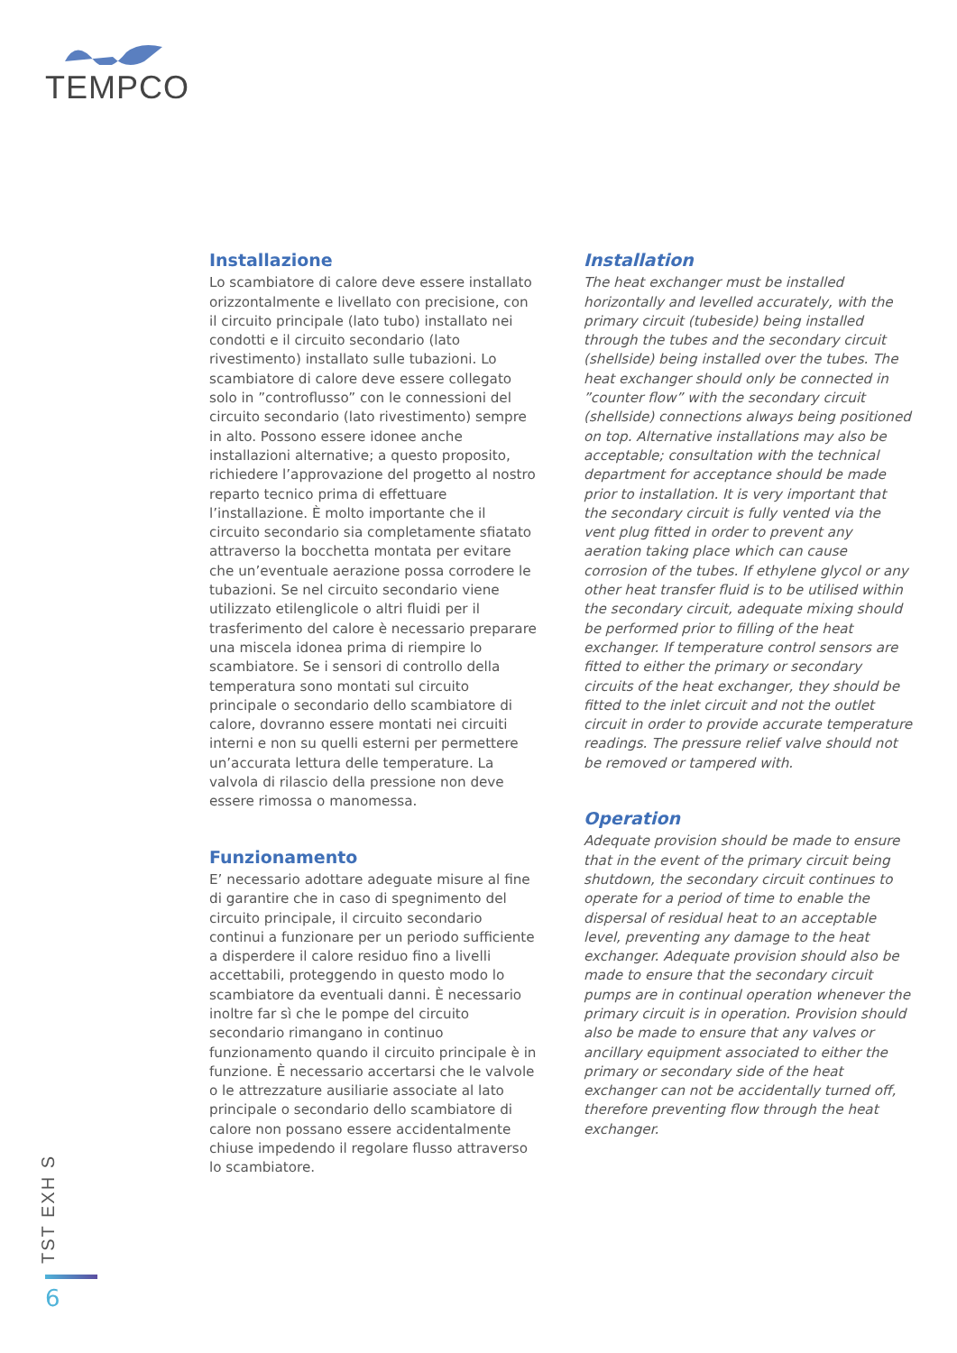TEMPCO
Installazione
Lo scambiatore di calore deve essere installato orizzontalmente e livellato con precisione, con il circuito principale (lato tubo) installato nei condotti e il circuito secondario (lato rivestimento) installato sulle tubazioni. Lo scambiatore di calore deve essere collegato solo in ”controflusso” con le connessioni del circuito secondario (lato rivestimento) sempre in alto. Possono essere idonee anche installazioni alternative; a questo proposito, richiedere l’approvazione del progetto al nostro reparto tecnico prima di effettuare l’installazione. È molto importante che il circuito secondario sia completamente sfiatato attraverso la bocchetta montata per evitare che un’eventuale aerazione possa corrodere le tubazioni. Se nel circuito secondario viene utilizzato etilenglicole o altri fluidi per il trasferimento del calore è necessario preparare una miscela idonea prima di riempire lo scambiatore. Se i sensori di controllo della temperatura sono montati sul circuito principale o secondario dello scambiatore di calore, dovranno essere montati nei circuiti interni e non su quelli esterni per permettere un’accurata lettura delle temperature. La valvola di rilascio della pressione non deve essere rimossa o manomessa.
Funzionamento
E’ necessario adottare adeguate misure al fine di garantire che in caso di spegnimento del circuito principale, il circuito secondario continui a funzionare per un periodo sufficiente a disperdere il calore residuo fino a livelli accettabili, proteggendo in questo modo lo scambiatore da eventuali danni. È necessario inoltre far sì che le pompe del circuito secondario rimangano in continuo funzionamento quando il circuito principale è in funzione. È necessario accertarsi che le valvole o le attrezzature ausiliarie associate al lato principale o secondario dello scambiatore di calore non possano essere accidentalmente chiuse impedendo il regolare flusso attraverso lo scambiatore.
Installation
The heat exchanger must be installed horizontally and levelled accurately, with the primary circuit (tubeside) being installed through the tubes and the secondary circuit (shellside) being installed over the tubes. The heat exchanger should only be connected in ”counter flow” with the secondary circuit (shellside) connections always being positioned on top. Alternative installations may also be acceptable; consultation with the technical department for acceptance should be made prior to installation. It is very important that the secondary circuit is fully vented via the vent plug fitted in order to prevent any aeration taking place which can cause corrosion of the tubes. If ethylene glycol or any other heat transfer fluid is to be utilised within the secondary circuit, adequate mixing should be performed prior to filling of the heat exchanger. If temperature control sensors are fitted to either the primary or secondary circuits of the heat exchanger, they should be fitted to the inlet circuit and not the outlet circuit in order to provide accurate temperature readings. The pressure relief valve should not be removed or tampered with.
Operation
Adequate provision should be made to ensure that in the event of the primary circuit being shutdown, the secondary circuit continues to operate for a period of time to enable the dispersal of residual heat to an acceptable level, preventing any damage to the heat exchanger. Adequate provision should also be made to ensure that the secondary circuit pumps are in continual operation whenever the primary circuit is in operation. Provision should also be made to ensure that any valves or ancillary equipment associated to either the primary or secondary side of the heat exchanger can not be accidentally turned off, therefore preventing flow through the heat exchanger.
TST EXH S
6